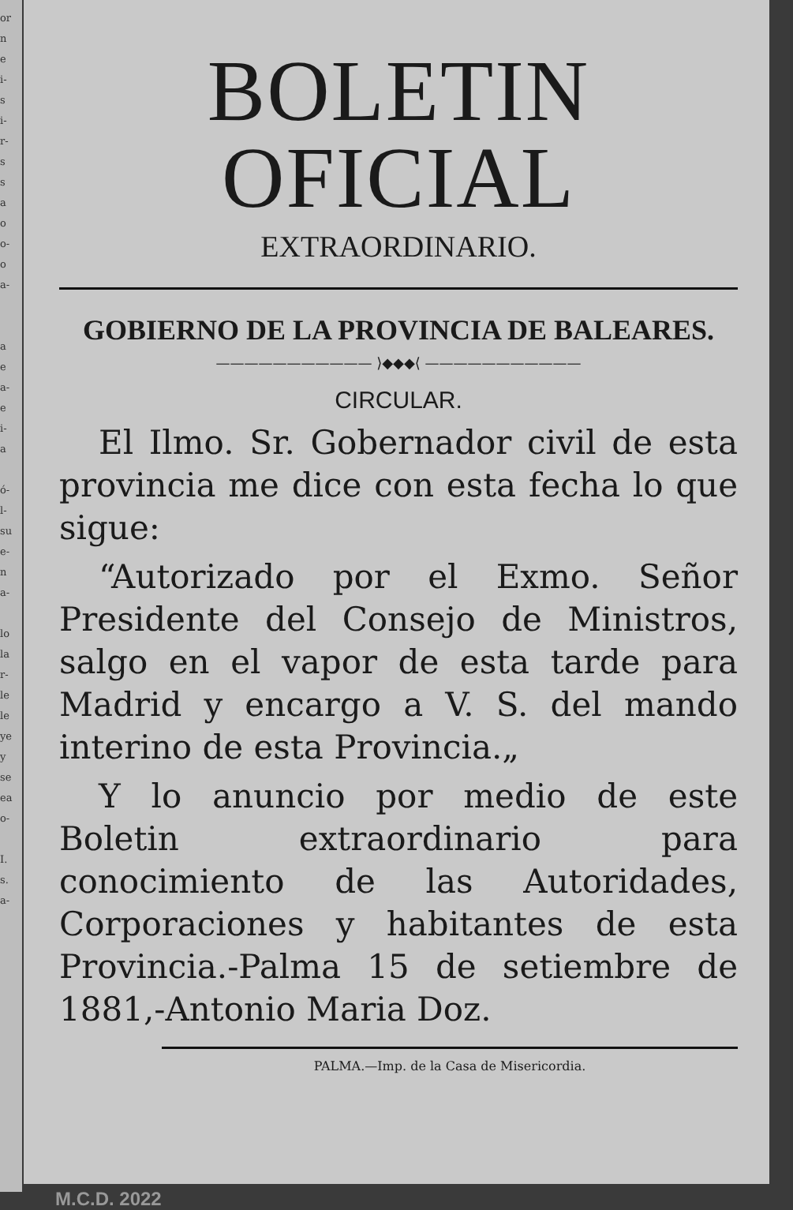or
n
e
i-
s
i-
r-
s
s
a
o
o-
o
a-
a
e
a-
e
i-
a
ó-
l-
su
e-
n
a-
lo
la
r-
le
le
ye
y
se
ea
o-
I.
s.
a-
BOLETIN OFICIAL
EXTRAORDINARIO.
GOBIERNO DE LA PROVINCIA DE BALEARES.
——————————— ⟩◆◆◆⟨ ———————————
CIRCULAR.
El Ilmo. Sr. Gobernador civil de esta provincia me dice con esta fecha lo que sigue:
“Autorizado por el Exmo. Señor Presidente del Consejo de Ministros, salgo en el vapor de esta tarde para Madrid y encargo a V. S. del mando interino de esta Provincia.„
Y lo anuncio por medio de este Boletin extraordinario para conocimiento de las Autoridades, Corporaciones y habitantes de esta Provincia.-Palma 15 de setiembre de 1881,-Antonio Maria Doz.
PALMA.—Imp. de la Casa de Misericordia.
M.C.D. 2022